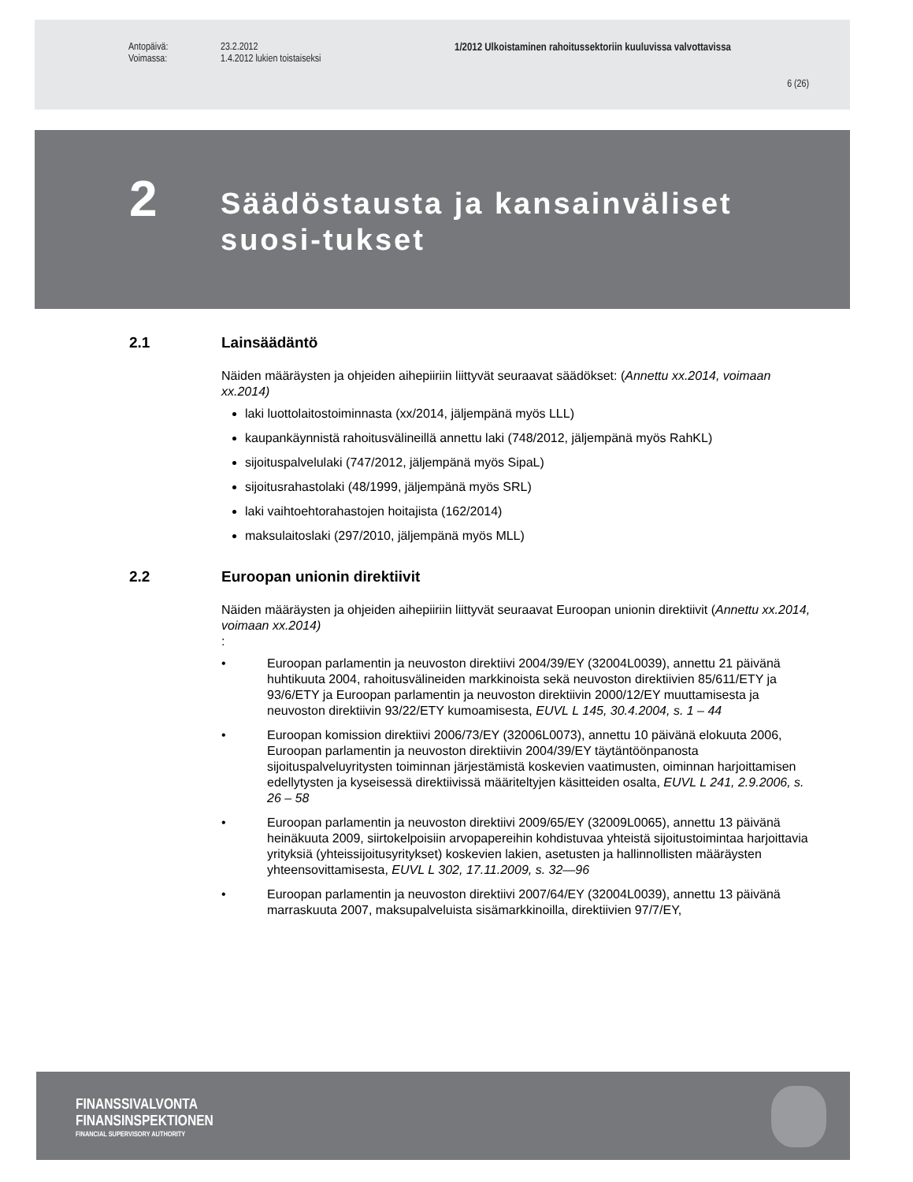Antopäivä: 23.2.2012 1/2012 Ulkoistaminen rahoitussektoriin kuuluvissa valvottavissa
Voimassa: 1.4.2012 lukien toistaiseksi
6 (26)
2
Säädöstausta ja kansainväliset suosi-tukset
2.1 Lainsäädäntö
Näiden määräysten ja ohjeiden aihepiiriin liittyvät seuraavat säädökset: (Annettu xx.2014, voimaan xx.2014)
laki luottolaitostoiminnasta (xx/2014, jäljempänä myös LLL)
kaupankäynnistä rahoitusvälineillä annettu laki (748/2012, jäljempänä myös RahKL)
sijoituspalvelulaki (747/2012, jäljempänä myös SipaL)
sijoitusrahastolaki (48/1999, jäljempänä myös SRL)
laki vaihtoehtorahastojen hoitajista (162/2014)
maksulaitoslaki (297/2010, jäljempänä myös MLL)
2.2 Euroopan unionin direktiivit
Näiden määräysten ja ohjeiden aihepiiriin liittyvät seuraavat Euroopan unionin direktiivit (Annettu xx.2014, voimaan xx.2014)
:
• Euroopan parlamentin ja neuvoston direktiivi 2004/39/EY (32004L0039), annettu 21 päivänä huhtikuuta 2004, rahoitusvälineiden markkinoista sekä neuvoston direktiivien 85/611/ETY ja 93/6/ETY ja Euroopan parlamentin ja neuvoston direktiivin 2000/12/EY muuttamisesta ja neuvoston direktiivin 93/22/ETY kumoamisesta, EUVL L 145, 30.4.2004, s. 1 – 44
• Euroopan komission direktiivi 2006/73/EY (32006L0073), annettu 10 päivänä elokuuta 2006, Euroopan parlamentin ja neuvoston direktiivin 2004/39/EY täytäntöönpanosta sijoituspalveluyritysten toiminnan järjestämistä koskevien vaatimusten, oiminnan harjoittamisen edellytysten ja kyseisessä direktiivissä määriteltyjen käsitteiden osalta, EUVL L 241, 2.9.2006, s. 26 – 58
• Euroopan parlamentin ja neuvoston direktiivi 2009/65/EY (32009L0065), annettu 13 päivänä heinäkuuta 2009, siirtokelpoisiin arvopapereihin kohdistuvaa yhteistä sijoitustoimintaa harjoittavia yrityksiä (yhteissijoitusyritykset) koskevien lakien, asetusten ja hallinnollisten määräysten yhteensovittamisesta, EUVL L 302, 17.11.2009, s. 32—96
• Euroopan parlamentin ja neuvoston direktiivi 2007/64/EY (32004L0039), annettu 13 päivänä marraskuuta 2007, maksupalveluista sisämarkkinoilla, direktiivien 97/7/EY,
FINANSSIVALVONTA
FINANSINSPEKTIONEN
FINANCIAL SUPERVISORY AUTHORITY